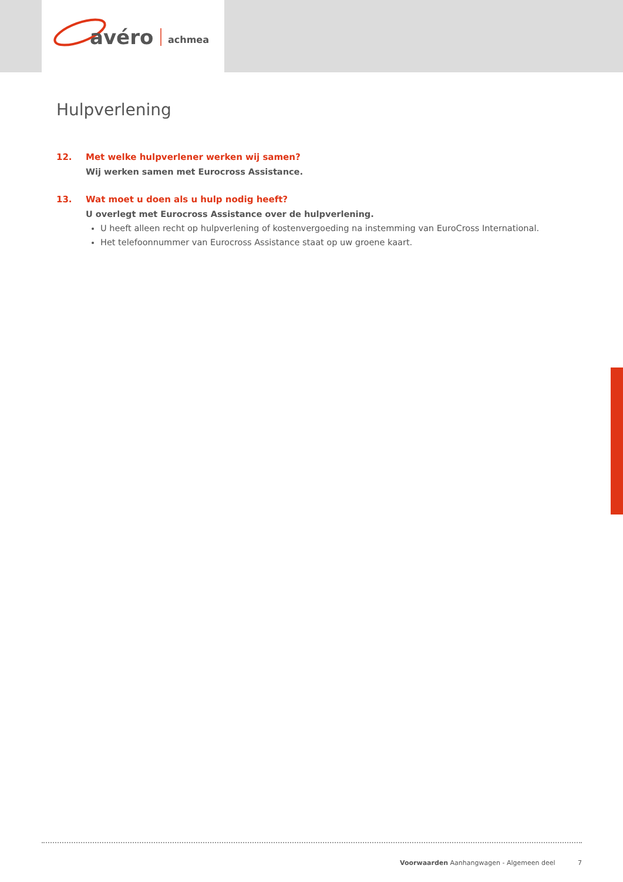avéro
achmea
Hulpverlening
12. Met welke hulpverlener werken wij samen?
Wij werken samen met Eurocross Assistance.
13. Wat moet u doen als u hulp nodig heeft?
U overlegt met Eurocross Assistance over de hulpverlening.
U heeft alleen recht op hulpverlening of kostenvergoeding na instemming van EuroCross International.
Het telefoonnummer van Eurocross Assistance staat op uw groene kaart.
Voorwaarden Aanhangwagen - Algemeen deel 7